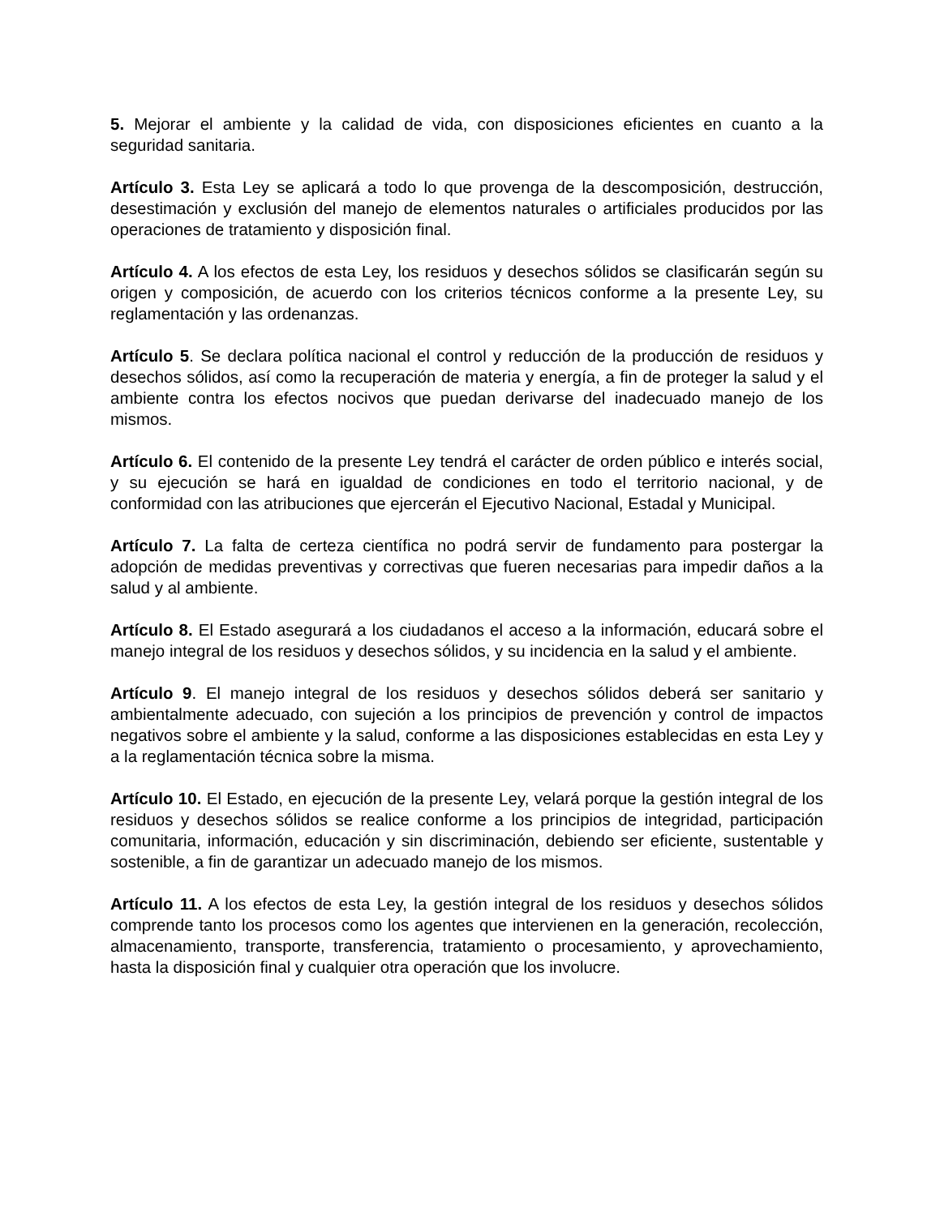5. Mejorar el ambiente y la calidad de vida, con disposiciones eficientes en cuanto a la seguridad sanitaria.
Artículo 3. Esta Ley se aplicará a todo lo que provenga de la descomposición, destrucción, desestimación y exclusión del manejo de elementos naturales o artificiales producidos por las operaciones de tratamiento y disposición final.
Artículo 4. A los efectos de esta Ley, los residuos y desechos sólidos se clasificarán según su origen y composición, de acuerdo con los criterios técnicos conforme a la presente Ley, su reglamentación y las ordenanzas.
Artículo 5. Se declara política nacional el control y reducción de la producción de residuos y desechos sólidos, así como la recuperación de materia y energía, a fin de proteger la salud y el ambiente contra los efectos nocivos que puedan derivarse del inadecuado manejo de los mismos.
Artículo 6. El contenido de la presente Ley tendrá el carácter de orden público e interés social, y su ejecución se hará en igualdad de condiciones en todo el territorio nacional, y de conformidad con las atribuciones que ejercerán el Ejecutivo Nacional, Estadal y Municipal.
Artículo 7. La falta de certeza científica no podrá servir de fundamento para postergar la adopción de medidas preventivas y correctivas que fueren necesarias para impedir daños a la salud y al ambiente.
Artículo 8. El Estado asegurará a los ciudadanos el acceso a la información, educará sobre el manejo integral de los residuos y desechos sólidos, y su incidencia en la salud y el ambiente.
Artículo 9. El manejo integral de los residuos y desechos sólidos deberá ser sanitario y ambientalmente adecuado, con sujeción a los principios de prevención y control de impactos negativos sobre el ambiente y la salud, conforme a las disposiciones establecidas en esta Ley y a la reglamentación técnica sobre la misma.
Artículo 10. El Estado, en ejecución de la presente Ley, velará porque la gestión integral de los residuos y desechos sólidos se realice conforme a los principios de integridad, participación comunitaria, información, educación y sin discriminación, debiendo ser eficiente, sustentable y sostenible, a fin de garantizar un adecuado manejo de los mismos.
Artículo 11. A los efectos de esta Ley, la gestión integral de los residuos y desechos sólidos comprende tanto los procesos como los agentes que intervienen en la generación, recolección, almacenamiento, transporte, transferencia, tratamiento o procesamiento, y aprovechamiento, hasta la disposición final y cualquier otra operación que los involucre.